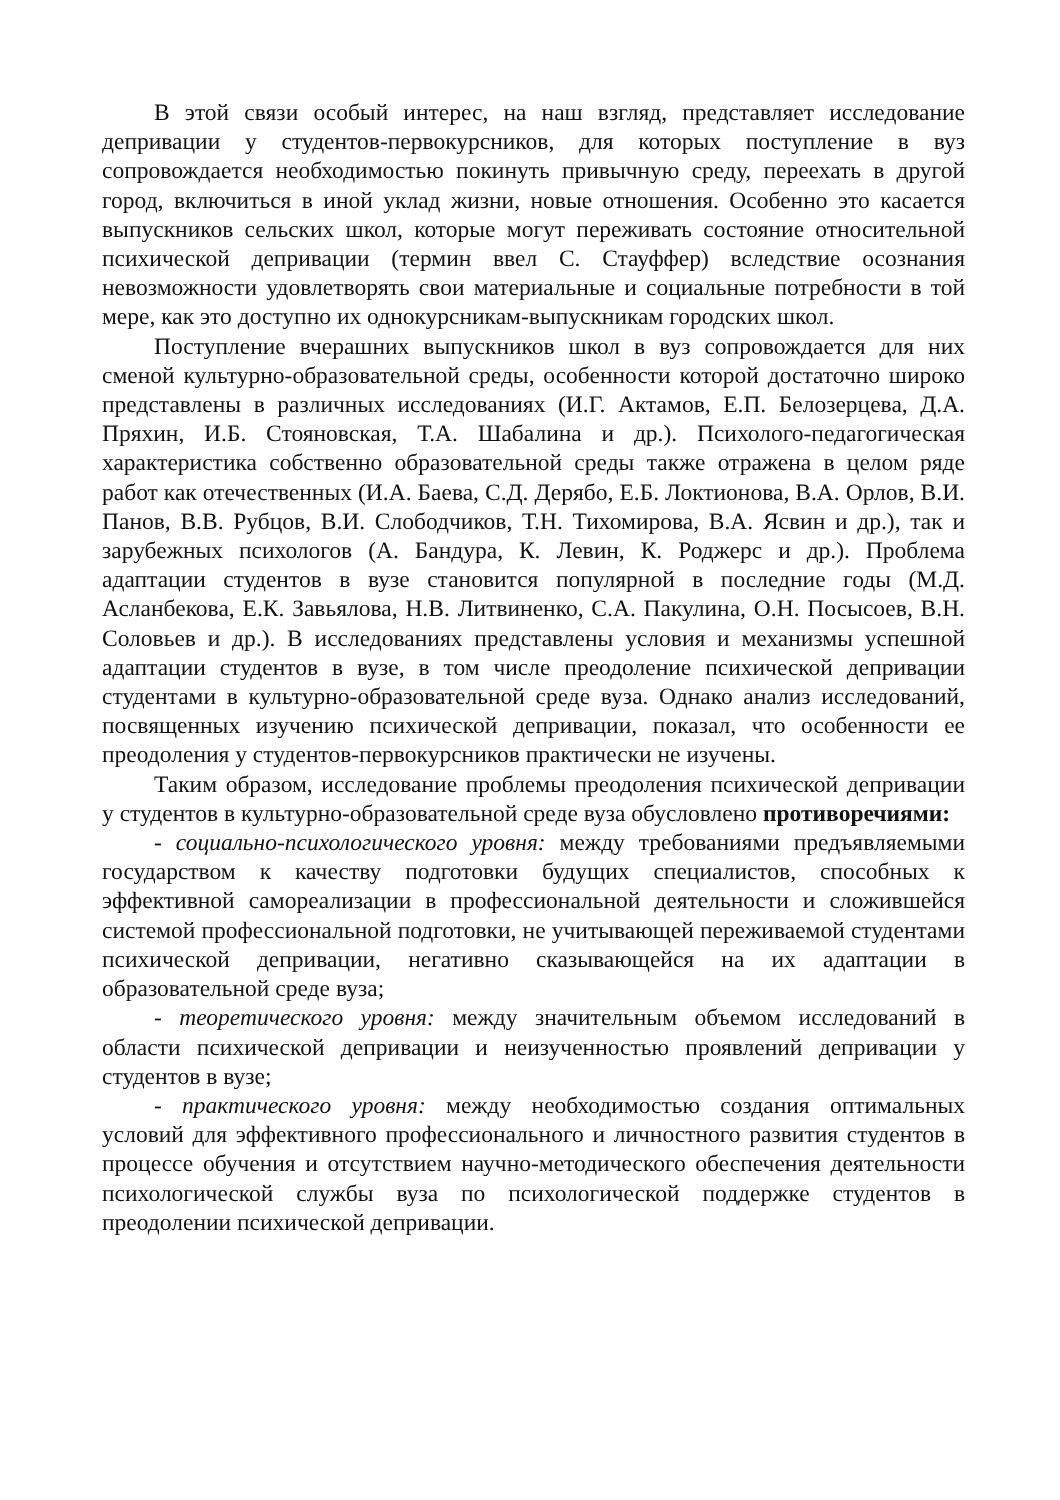В этой связи особый интерес, на наш взгляд, представляет исследование депривации у студентов-первокурсников, для которых поступление в вуз сопровождается необходимостью покинуть привычную среду, переехать в другой город, включиться в иной уклад жизни, новые отношения. Особенно это касается выпускников сельских школ, которые могут переживать состояние относительной психической депривации (термин ввел С. Стауффер) вследствие осознания невозможности удовлетворять свои материальные и социальные потребности в той мере, как это доступно их однокурсникам-выпускникам городских школ.
Поступление вчерашних выпускников школ в вуз сопровождается для них сменой культурно-образовательной среды, особенности которой достаточно широко представлены в различных исследованиях (И.Г. Актамов, Е.П. Белозерцева, Д.А. Пряхин, И.Б. Стояновская, Т.А. Шабалина и др.). Психолого-педагогическая характеристика собственно образовательной среды также отражена в целом ряде работ как отечественных (И.А. Баева, С.Д. Дерябо, Е.Б. Локтионова, В.А. Орлов, В.И. Панов, В.В. Рубцов, В.И. Слободчиков, Т.Н. Тихомирова, В.А. Ясвин и др.), так и зарубежных психологов (А. Бандура, К. Левин, К. Роджерс и др.). Проблема адаптации студентов в вузе становится популярной в последние годы (М.Д. Асланбекова, Е.К. Завьялова, Н.В. Литвиненко, С.А. Пакулина, О.Н. Посысоев, В.Н. Соловьев и др.). В исследованиях представлены условия и механизмы успешной адаптации студентов в вузе, в том числе преодоление психической депривации студентами в культурно-образовательной среде вуза. Однако анализ исследований, посвященных изучению психической депривации, показал, что особенности ее преодоления у студентов-первокурсников практически не изучены.
Таким образом, исследование проблемы преодоления психической депривации у студентов в культурно-образовательной среде вуза обусловлено противоречиями:
- социально-психологического уровня: между требованиями предъявляемыми государством к качеству подготовки будущих специалистов, способных к эффективной самореализации в профессиональной деятельности и сложившейся системой профессиональной подготовки, не учитывающей переживаемой студентами психической депривации, негативно сказывающейся на их адаптации в образовательной среде вуза;
- теоретического уровня: между значительным объемом исследований в области психической депривации и неизученностью проявлений депривации у студентов в вузе;
- практического уровня: между необходимостью создания оптимальных условий для эффективного профессионального и личностного развития студентов в процессе обучения и отсутствием научно-методического обеспечения деятельности психологической службы вуза по психологической поддержке студентов в преодолении психической депривации.